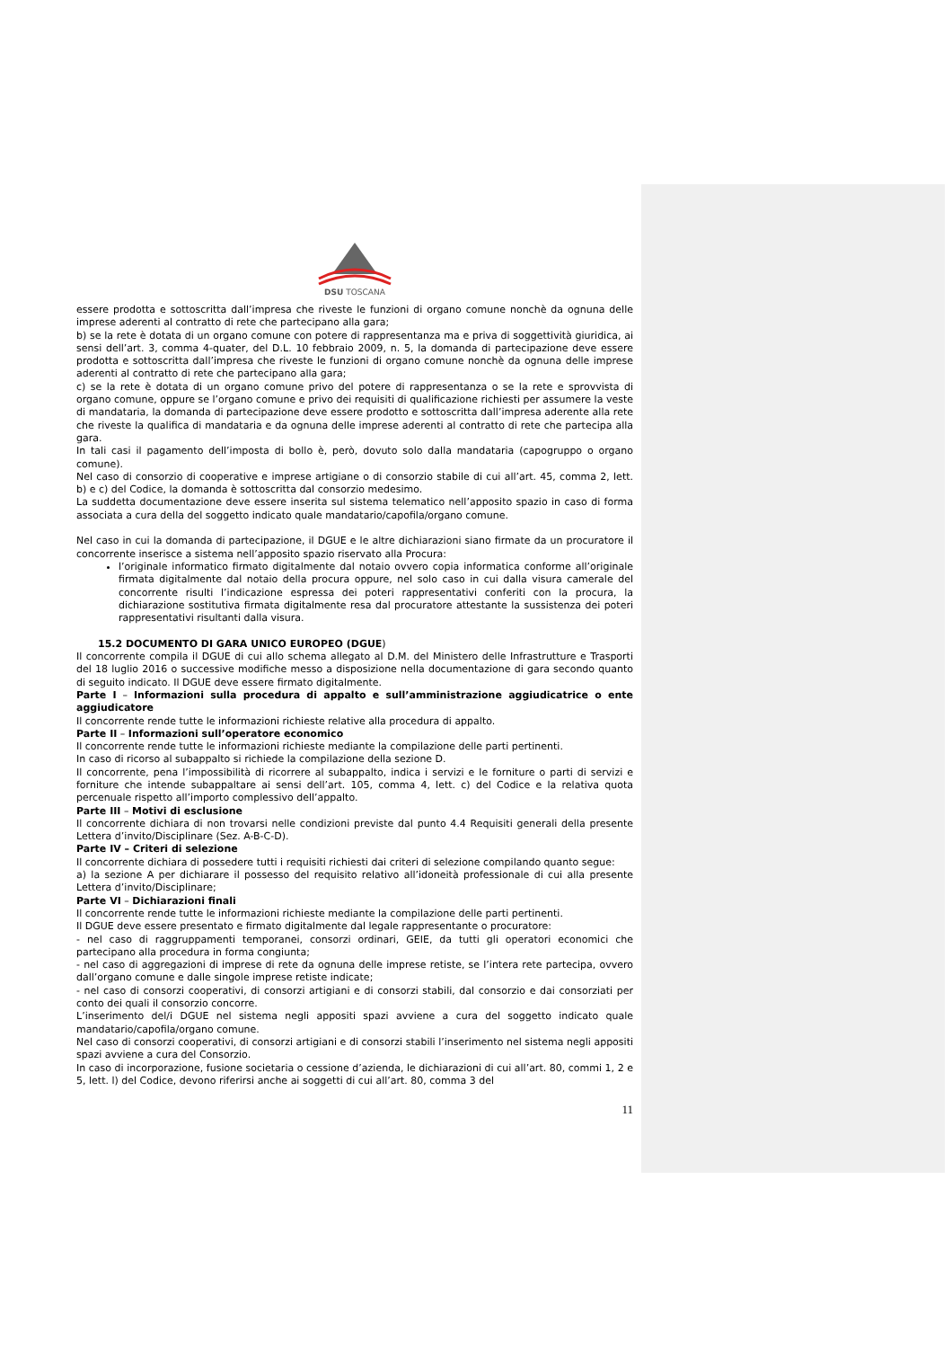DSU TOSCANA
essere prodotta e sottoscritta dall’impresa che riveste le funzioni di organo comune nonchè da ognuna delle imprese aderenti al contratto di rete che partecipano alla gara;
b) se la rete è dotata di un organo comune con potere di rappresentanza ma e priva di soggettività giuridica, ai sensi dell’art. 3, comma 4-quater, del D.L. 10 febbraio 2009, n. 5, la domanda di partecipazione deve essere prodotta e sottoscritta dall’impresa che riveste le funzioni di organo comune nonchè da ognuna delle imprese aderenti al contratto di rete che partecipano alla gara;
c) se la rete è dotata di un organo comune privo del potere di rappresentanza o se la rete e sprovvista di organo comune, oppure se l’organo comune e privo dei requisiti di qualificazione richiesti per assumere la veste di mandataria, la domanda di partecipazione deve essere prodotto e sottoscritta dall’impresa aderente alla rete che riveste la qualifica di mandataria e da ognuna delle imprese aderenti al contratto di rete che partecipa alla gara.
In tali casi il pagamento dell’imposta di bollo è, però, dovuto solo dalla mandataria (capogruppo o organo comune).
Nel caso di consorzio di cooperative e imprese artigiane o di consorzio stabile di cui all’art. 45, comma 2, lett. b) e c) del Codice, la domanda è sottoscritta dal consorzio medesimo.
La suddetta documentazione deve essere inserita sul sistema telematico nell’apposito spazio in caso di forma associata a cura della del soggetto indicato quale mandatario/capofila/organo comune.
Nel caso in cui la domanda di partecipazione, il DGUE e le altre dichiarazioni siano firmate da un procuratore il concorrente inserisce a sistema nell’apposito spazio riservato alla Procura:
l’originale informatico firmato digitalmente dal notaio ovvero copia informatica conforme all’originale firmata digitalmente dal notaio della procura oppure, nel solo caso in cui dalla visura camerale del concorrente risulti l’indicazione espressa dei poteri rappresentativi conferiti con la procura, la dichiarazione sostitutiva firmata digitalmente resa dal procuratore attestante la sussistenza dei poteri rappresentativi risultanti dalla visura.
15.2 DOCUMENTO DI GARA UNICO EUROPEO (DGUE)
Il concorrente compila il DGUE di cui allo schema allegato al D.M. del Ministero delle Infrastrutture e Trasporti del 18 luglio 2016 o successive modifiche messo a disposizione nella documentazione di gara secondo quanto di seguito indicato. Il DGUE deve essere firmato digitalmente.
Parte I – Informazioni sulla procedura di appalto e sull’amministrazione aggiudicatrice o ente aggiudicatore
Il concorrente rende tutte le informazioni richieste relative alla procedura di appalto.
Parte II – Informazioni sull’operatore economico
Il concorrente rende tutte le informazioni richieste mediante la compilazione delle parti pertinenti.
In caso di ricorso al subappalto si richiede la compilazione della sezione D.
Il concorrente, pena l’impossibilità di ricorrere al subappalto, indica i servizi e le forniture o parti di servizi e forniture che intende subappaltare ai sensi dell’art. 105, comma 4, lett. c) del Codice e la relativa quota percenuale rispetto all’importo complessivo dell’appalto.
Parte III – Motivi di esclusione
Il concorrente dichiara di non trovarsi nelle condizioni previste dal punto 4.4 Requisiti generali della presente Lettera d’invito/Disciplinare (Sez. A-B-C-D).
Parte IV – Criteri di selezione
Il concorrente dichiara di possedere tutti i requisiti richiesti dai criteri di selezione compilando quanto segue:
a) la sezione A per dichiarare il possesso del requisito relativo all’idoneità professionale di cui alla presente Lettera d’invito/Disciplinare;
Parte VI – Dichiarazioni finali
Il concorrente rende tutte le informazioni richieste mediante la compilazione delle parti pertinenti.
Il DGUE deve essere presentato e firmato digitalmente dal legale rappresentante o procuratore:
- nel caso di raggruppamenti temporanei, consorzi ordinari, GEIE, da tutti gli operatori economici che partecipano alla procedura in forma congiunta;
- nel caso di aggregazioni di imprese di rete da ognuna delle imprese retiste, se l’intera rete partecipa, ovvero dall’organo comune e dalle singole imprese retiste indicate;
- nel caso di consorzi cooperativi, di consorzi artigiani e di consorzi stabili, dal consorzio e dai consorziati per conto dei quali il consorzio concorre.
L’inserimento del/i DGUE nel sistema negli appositi spazi avviene a cura del soggetto indicato quale mandatario/capofila/organo comune.
Nel caso di consorzi cooperativi, di consorzi artigiani e di consorzi stabili l’inserimento nel sistema negli appositi spazi avviene a cura del Consorzio.
In caso di incorporazione, fusione societaria o cessione d’azienda, le dichiarazioni di cui all’art. 80, commi 1, 2 e 5, lett. l) del Codice, devono riferirsi anche ai soggetti di cui all’art. 80, comma 3 del
11